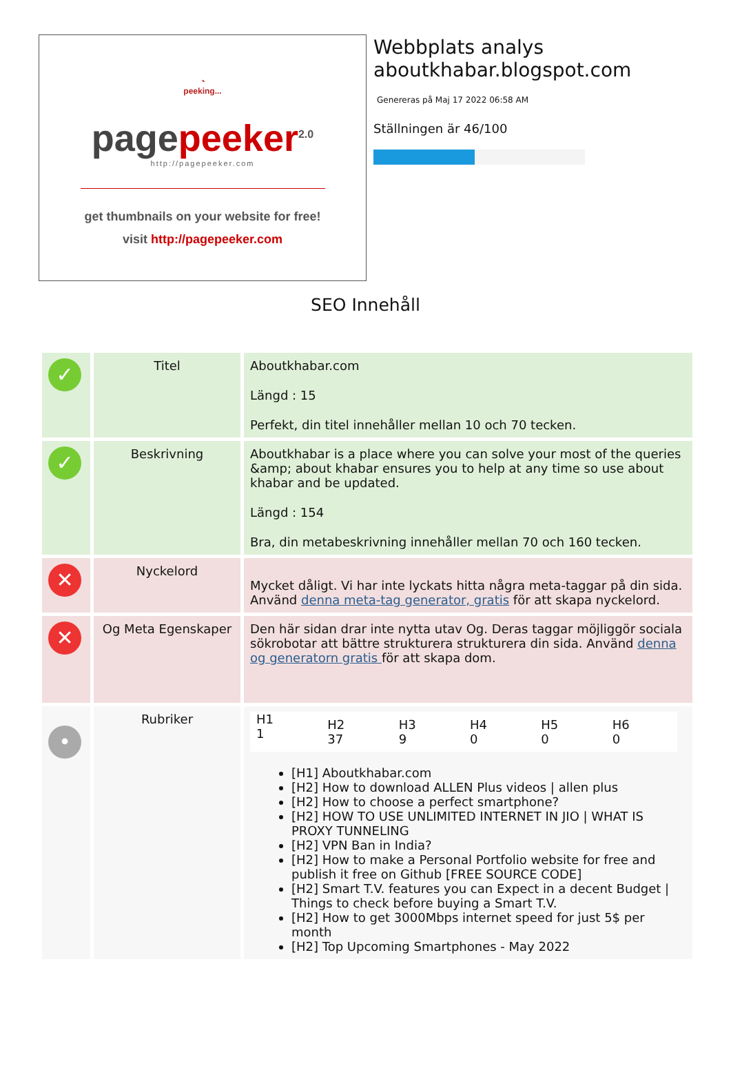◔
peeking...
page peeker<sup>2.0</sup>
http://pagepeeker.com
get thumbnails on your website for free!
visit http://pagepeeker.com
Webbplats analys
aboutkhabar.blogspot.com
Genereras på Maj 17 2022 06:58 AM
Ställningen är 46/100
SEO Innehåll
| ✓ | Titel | Aboutkhabar.com Längd : 15 Perfekt, din titel innehåller mellan 10 och 70 tecken. |
| ✓ | Beskrivning | Aboutkhabar is a place where you can solve your most of the queries &amp; about khabar ensures you to help at any time so use about khabar and be updated. Längd : 154 Bra, din metabeskrivning innehåller mellan 70 och 160 tecken. |
| ✕ | Nyckelord | Mycket dåligt. Vi har inte lyckats hitta några meta-taggar på din sida. Använd denna meta-tag generator, gratis för att skapa nyckelord. |
| ✕ | Og Meta Egenskaper | Den här sidan drar inte nytta utav Og. Deras taggar möjliggör sociala sökrobotar att bättre strukturera strukturera din sida. Använd denna og generatorn gratis för att skapa dom. |
| • | Rubriker | / H1 1 / H2 37 / H3 9 / H4 0 / H5 0 / H6 0 / [H1] Aboutkhabar.com [H2] How to download ALLEN Plus videos / allen plus [H2] How to choose a perfect smartphone? [H2] HOW TO USE UNLIMITED INTERNET IN JIO / WHAT IS PROXY TUNNELING [H2] VPN Ban in India? [H2] How to make a Personal Portfolio website for free and publish it free on Github [FREE SOURCE CODE] [H2] Smart T.V. features you can Expect in a decent Budget / Things to check before buying a Smart T.V. [H2] How to get 3000Mbps internet speed for just 5$ per month [H2] Top Upcoming Smartphones - May 2022 |